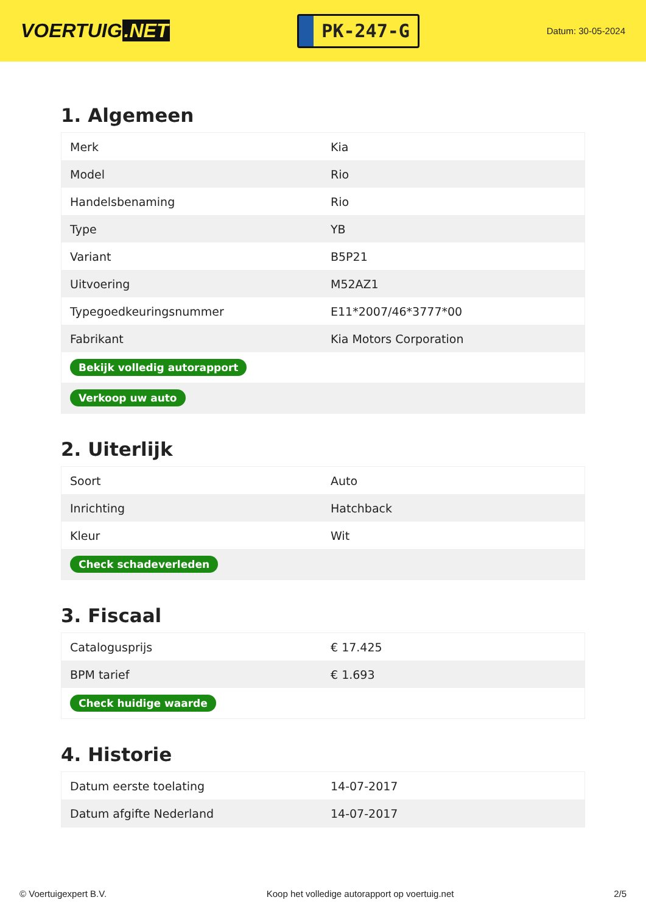VOERTUIG.NET
PK-247-G
Datum: 30-05-2024
1. Algemeen
| Merk | Kia |
| Model | Rio |
| Handelsbenaming | Rio |
| Type | YB |
| Variant | B5P21 |
| Uitvoering | M52AZ1 |
| Typegoedkeuringsnummer | E11*2007/46*3777*00 |
| Fabrikant | Kia Motors Corporation |
| Bekijk volledig autorapport | |
| Verkoop uw auto | |
2. Uiterlijk
| Soort | Auto |
| Inrichting | Hatchback |
| Kleur | Wit |
| Check schadeverleden | |
3. Fiscaal
| Catalogusprijs | € 17.425 |
| BPM tarief | € 1.693 |
| Check huidige waarde | |
4. Historie
| Datum eerste toelating | 14-07-2017 |
| Datum afgifte Nederland | 14-07-2017 |
© Voertuigexpert B.V. Koop het volledige autorapport op voertuig.net 2/5